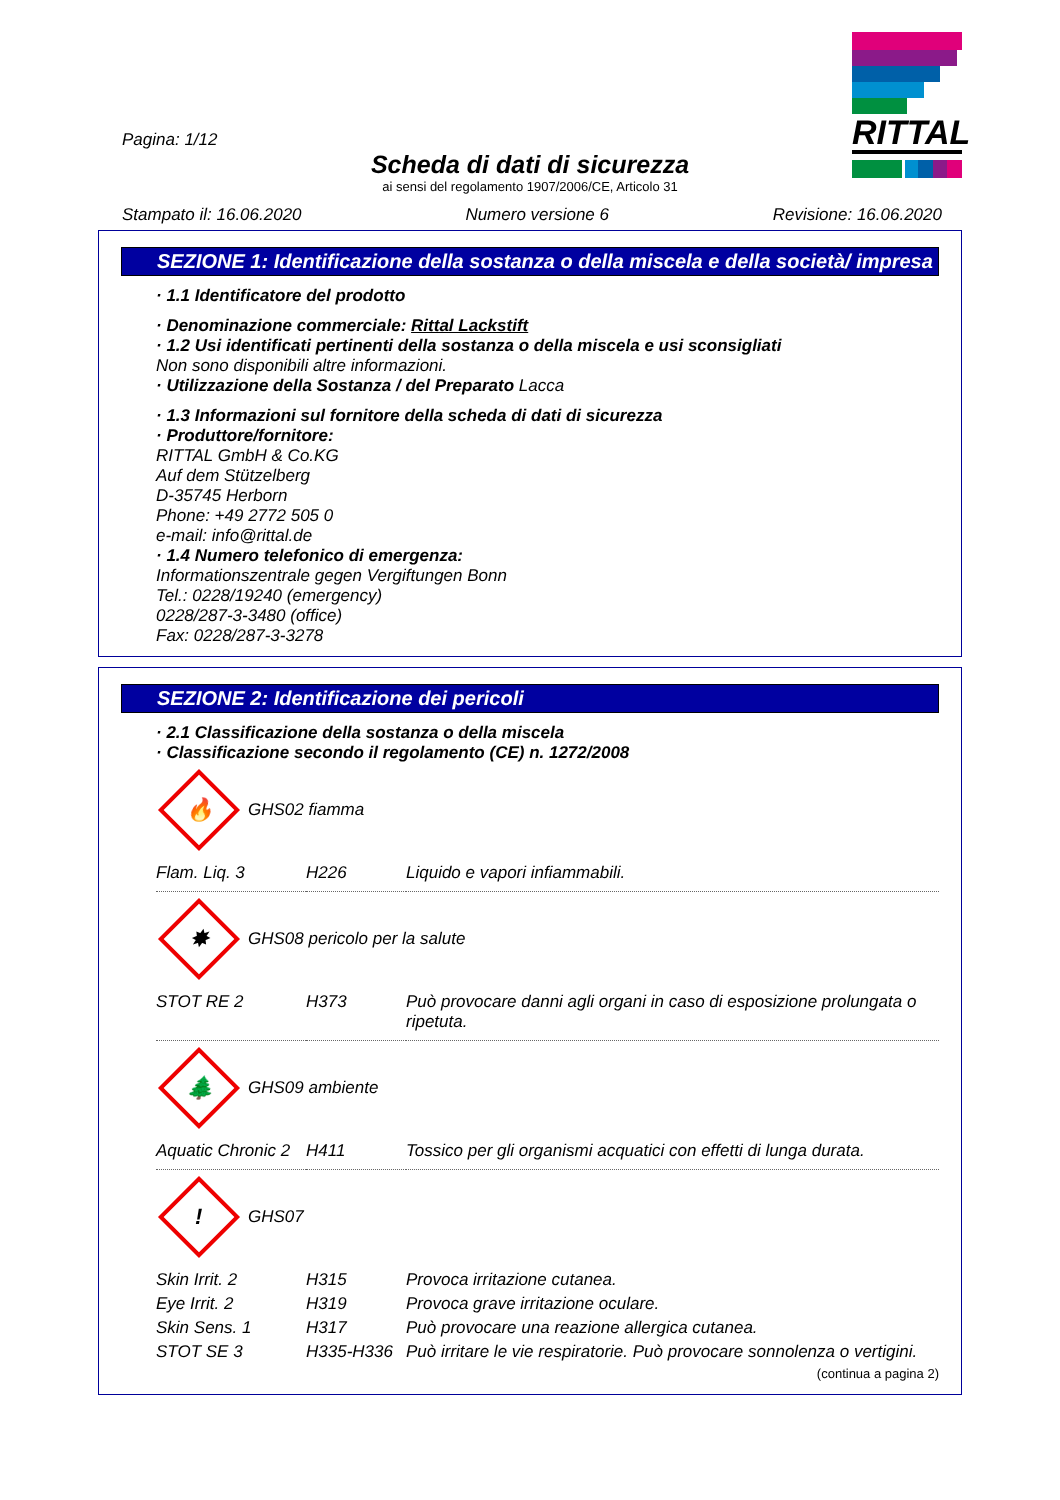Pagina: 1/12
Scheda di dati di sicurezza
ai sensi del regolamento 1907/2006/CE, Articolo 31
RITTAL
Stampato il: 16.06.2020 Numero versione 6 Revisione: 16.06.2020
SEZIONE 1: Identificazione della sostanza o della miscela e della società/ impresa
· 1.1 Identificatore del prodotto
· Denominazione commerciale: Rittal Lackstift
· 1.2 Usi identificati pertinenti della sostanza o della miscela e usi sconsigliati
Non sono disponibili altre informazioni.
· Utilizzazione della Sostanza / del Preparato Lacca
· 1.3 Informazioni sul fornitore della scheda di dati di sicurezza
· Produttore/fornitore:
RITTAL GmbH & Co.KG
Auf dem Stützelberg
D-35745 Herborn
Phone: +49 2772 505 0
e-mail: info@rittal.de
· 1.4 Numero telefonico di emergenza:
Informationszentrale gegen Vergiftungen Bonn
Tel.: 0228/19240 (emergency)
0228/287-3-3480 (office)
Fax: 0228/287-3-3278
SEZIONE 2: Identificazione dei pericoli
· 2.1 Classificazione della sostanza o della miscela
· Classificazione secondo il regolamento (CE) n. 1272/2008
🔥
GHS02 fiamma
| Flam. Liq. 3 | H226 | Liquido e vapori infiammabili. |
✸
GHS08 pericolo per la salute
| STOT RE 2 | H373 | Può provocare danni agli organi in caso di esposizione prolungata o ripetuta. |
🌲
GHS09 ambiente
| Aquatic Chronic 2 | H411 | Tossico per gli organismi acquatici con effetti di lunga durata. |
!
GHS07
| Skin Irrit. 2 | H315 | Provoca irritazione cutanea. |
| Eye Irrit. 2 | H319 | Provoca grave irritazione oculare. |
| Skin Sens. 1 | H317 | Può provocare una reazione allergica cutanea. |
| STOT SE 3 | H335-H336 | Può irritare le vie respiratorie. Può provocare sonnolenza o vertigini. |
(continua a pagina 2)